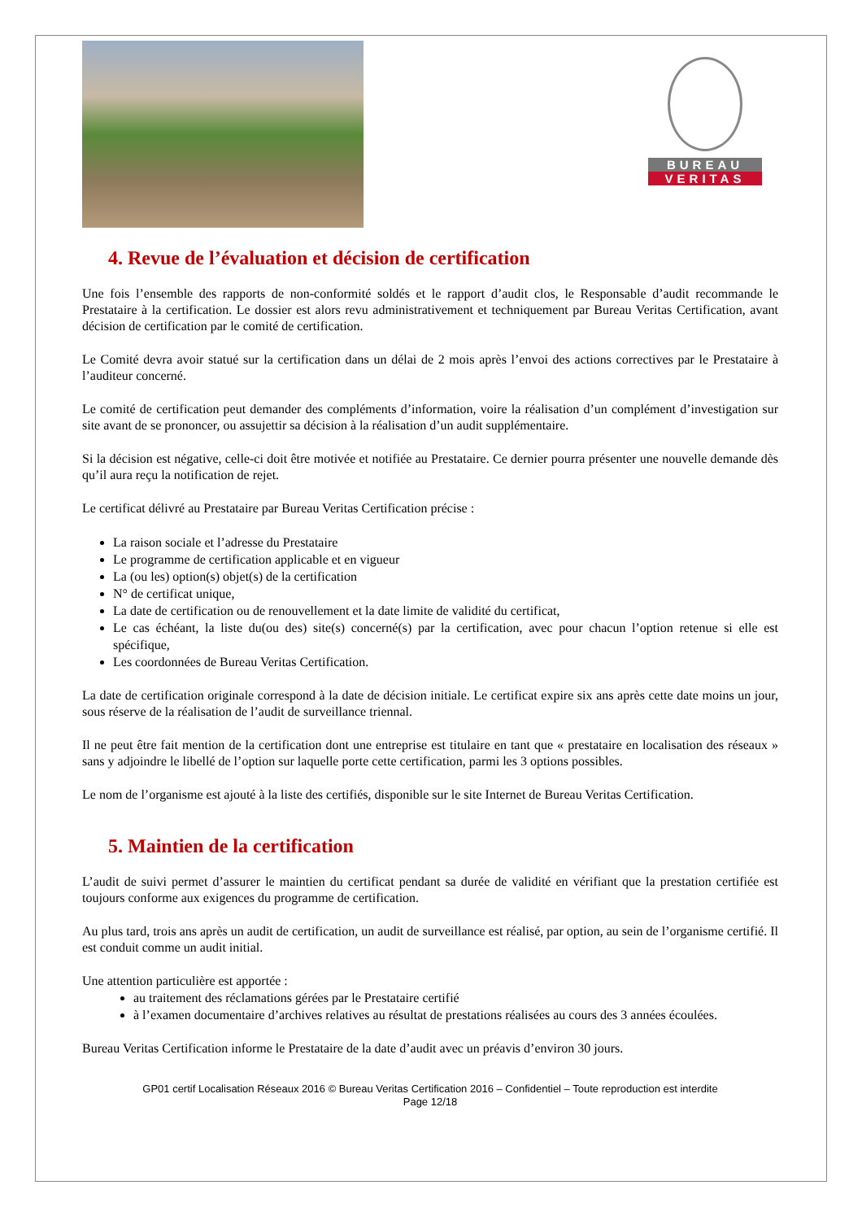BUREAU
VERITAS
4. Revue de l’évaluation et décision de certification
Une fois l’ensemble des rapports de non-conformité soldés et le rapport d’audit clos, le Responsable d’audit recommande le Prestataire à la certification. Le dossier est alors revu administrativement et techniquement par Bureau Veritas Certification, avant décision de certification par le comité de certification.
Le Comité devra avoir statué sur la certification dans un délai de 2 mois après l’envoi des actions correctives par le Prestataire à l’auditeur concerné.
Le comité de certification peut demander des compléments d’information, voire la réalisation d’un complément d’investigation sur site avant de se prononcer, ou assujettir sa décision à la réalisation d’un audit supplémentaire.
Si la décision est négative, celle-ci doit être motivée et notifiée au Prestataire. Ce dernier pourra présenter une nouvelle demande dès qu’il aura reçu la notification de rejet.
Le certificat délivré au Prestataire par Bureau Veritas Certification précise :
La raison sociale et l’adresse du Prestataire
Le programme de certification applicable et en vigueur
La (ou les) option(s) objet(s) de la certification
N° de certificat unique,
La date de certification ou de renouvellement et la date limite de validité du certificat,
Le cas échéant, la liste du(ou des) site(s) concerné(s) par la certification, avec pour chacun l’option retenue si elle est spécifique,
Les coordonnées de Bureau Veritas Certification.
La date de certification originale correspond à la date de décision initiale. Le certificat expire six ans après cette date moins un jour, sous réserve de la réalisation de l’audit de surveillance triennal.
Il ne peut être fait mention de la certification dont une entreprise est titulaire en tant que « prestataire en localisation des réseaux » sans y adjoindre le libellé de l’option sur laquelle porte cette certification, parmi les 3 options possibles.
Le nom de l’organisme est ajouté à la liste des certifiés, disponible sur le site Internet de Bureau Veritas Certification.
5. Maintien de la certification
L’audit de suivi permet d’assurer le maintien du certificat pendant sa durée de validité en vérifiant que la prestation certifiée est toujours conforme aux exigences du programme de certification.
Au plus tard, trois ans après un audit de certification, un audit de surveillance est réalisé, par option, au sein de l’organisme certifié. Il est conduit comme un audit initial.
Une attention particulière est apportée :
au traitement des réclamations gérées par le Prestataire certifié
à l’examen documentaire d’archives relatives au résultat de prestations réalisées au cours des 3 années écoulées.
Bureau Veritas Certification informe le Prestataire de la date d’audit avec un préavis d’environ 30 jours.
GP01 certif Localisation Réseaux 2016 © Bureau Veritas Certification 2016 – Confidentiel – Toute reproduction est interdite
Page 12/18